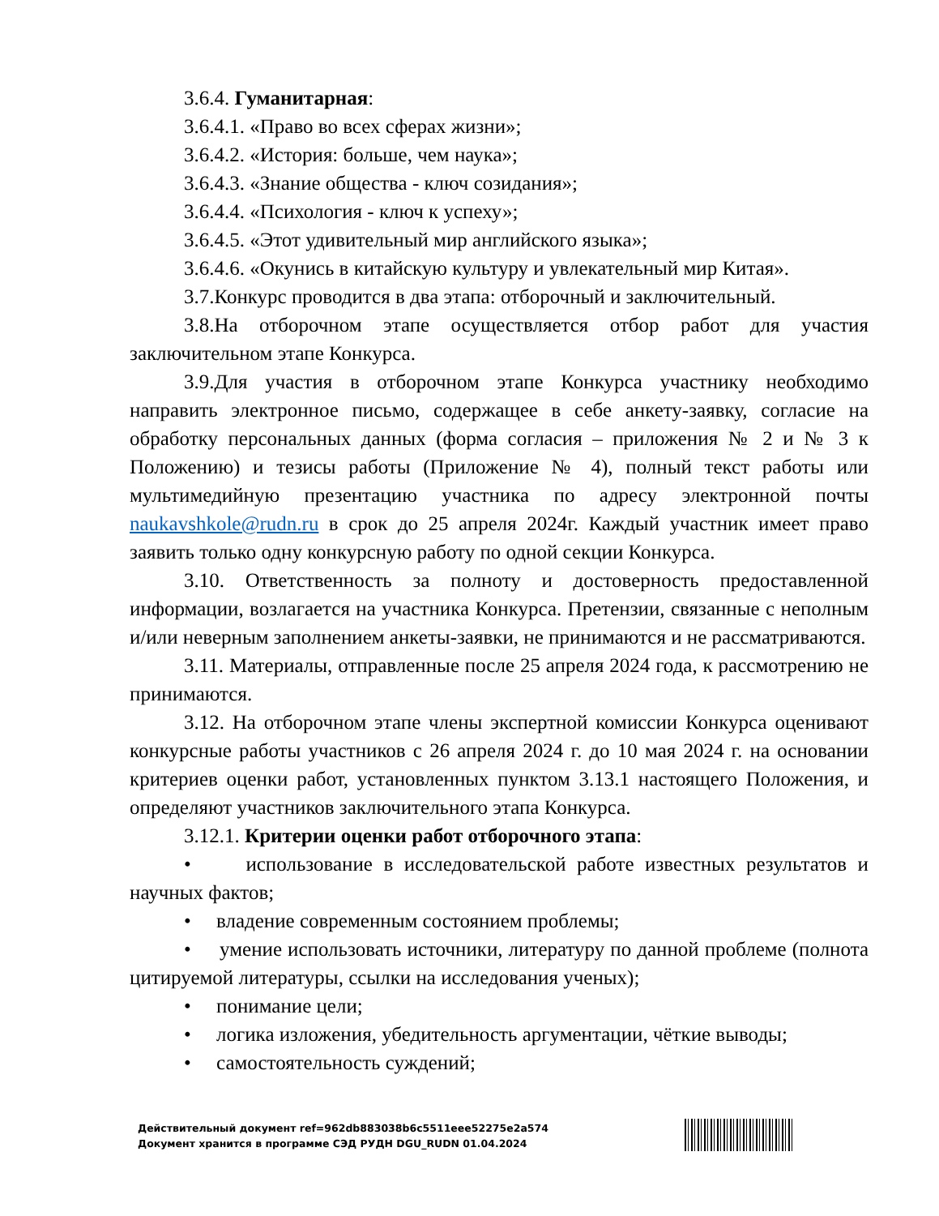3.6.4. Гуманитарная:
3.6.4.1. «Право во всех сферах жизни»;
3.6.4.2. «История: больше, чем наука»;
3.6.4.3. «Знание общества - ключ созидания»;
3.6.4.4. «Психология - ключ к успеху»;
3.6.4.5. «Этот удивительный мир английского языка»;
3.6.4.6. «Окунись в китайскую культуру и увлекательный мир Китая».
3.7.Конкурс проводится в два этапа: отборочный и заключительный.
3.8.На отборочном этапе осуществляется отбор работ для участия заключительном этапе Конкурса.
3.9.Для участия в отборочном этапе Конкурса участнику необходимо направить электронное письмо, содержащее в себе анкету-заявку, согласие на обработку персональных данных (форма согласия – приложения № 2 и № 3 к Положению) и тезисы работы (Приложение № 4), полный текст работы или мультимедийную презентацию участника по адресу электронной почты naukavshkole@rudn.ru в срок до 25 апреля 2024г. Каждый участник имеет право заявить только одну конкурсную работу по одной секции Конкурса.
3.10. Ответственность за полноту и достоверность предоставленной информации, возлагается на участника Конкурса. Претензии, связанные с неполным и/или неверным заполнением анкеты-заявки, не принимаются и не рассматриваются.
3.11. Материалы, отправленные после 25 апреля 2024 года, к рассмотрению не принимаются.
3.12. На отборочном этапе члены экспертной комиссии Конкурса оценивают конкурсные работы участников с 26 апреля 2024 г. до 10 мая 2024 г. на основании критериев оценки работ, установленных пунктом 3.13.1 настоящего Положения, и определяют участников заключительного этапа Конкурса.
3.12.1. Критерии оценки работ отборочного этапа:
• использование в исследовательской работе известных результатов и научных фактов;
• владение современным состоянием проблемы;
• умение использовать источники, литературу по данной проблеме (полнота цитируемой литературы, ссылки на исследования ученых);
• понимание цели;
• логика изложения, убедительность аргументации, чёткие выводы;
• самостоятельность суждений;
Действительный документ ref=962db883038b6c5511eee52275e2a574
Документ хранится в программе СЭД РУДН DGU_RUDN 01.04.2024